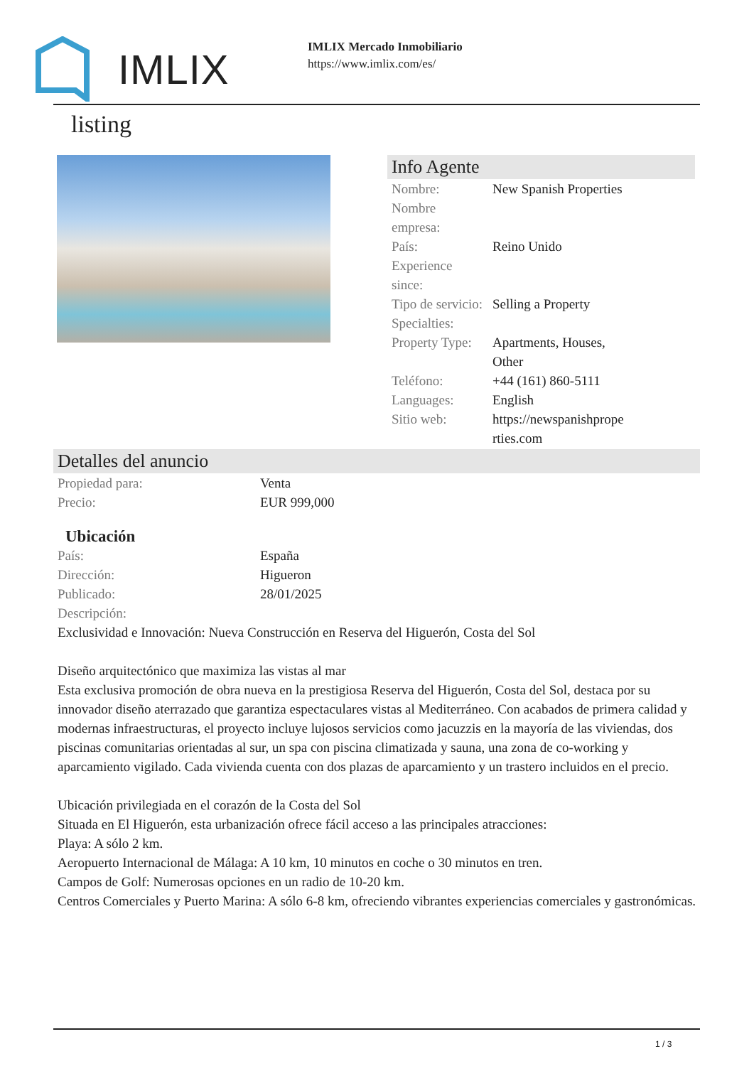IMLIX
IMLIX Mercado Inmobiliario
https://www.imlix.com/es/
listing
Info Agente
| Nombre: | New Spanish Properties |
| Nombre empresa: | |
| País: | Reino Unido |
| Experience since: | |
| Tipo de servicio: | Selling a Property |
| Specialties: | |
| Property Type: | Apartments, Houses, Other |
| Teléfono: | +44 (161) 860-5111 |
| Languages: | English |
| Sitio web: | https://newspanishprope rties.com |
Detalles del anuncio
| Propiedad para: | Venta |
| Precio: | EUR 999,000 |
Ubicación
| País: | España |
| Dirección: | Higueron |
| Publicado: | 28/01/2025 |
| Descripción: | |
Exclusividad e Innovación: Nueva Construcción en Reserva del Higuerón, Costa del Sol
Diseño arquitectónico que maximiza las vistas al mar
Esta exclusiva promoción de obra nueva en la prestigiosa Reserva del Higuerón, Costa del Sol, destaca por su innovador diseño aterrazado que garantiza espectaculares vistas al Mediterráneo. Con acabados de primera calidad y modernas infraestructuras, el proyecto incluye lujosos servicios como jacuzzis en la mayoría de las viviendas, dos piscinas comunitarias orientadas al sur, un spa con piscina climatizada y sauna, una zona de co-working y aparcamiento vigilado. Cada vivienda cuenta con dos plazas de aparcamiento y un trastero incluidos en el precio.
Ubicación privilegiada en el corazón de la Costa del Sol
Situada en El Higuerón, esta urbanización ofrece fácil acceso a las principales atracciones:
Playa: A sólo 2 km.
Aeropuerto Internacional de Málaga: A 10 km, 10 minutos en coche o 30 minutos en tren.
Campos de Golf: Numerosas opciones en un radio de 10-20 km.
Centros Comerciales y Puerto Marina: A sólo 6-8 km, ofreciendo vibrantes experiencias comerciales y gastronómicas.
1 / 3